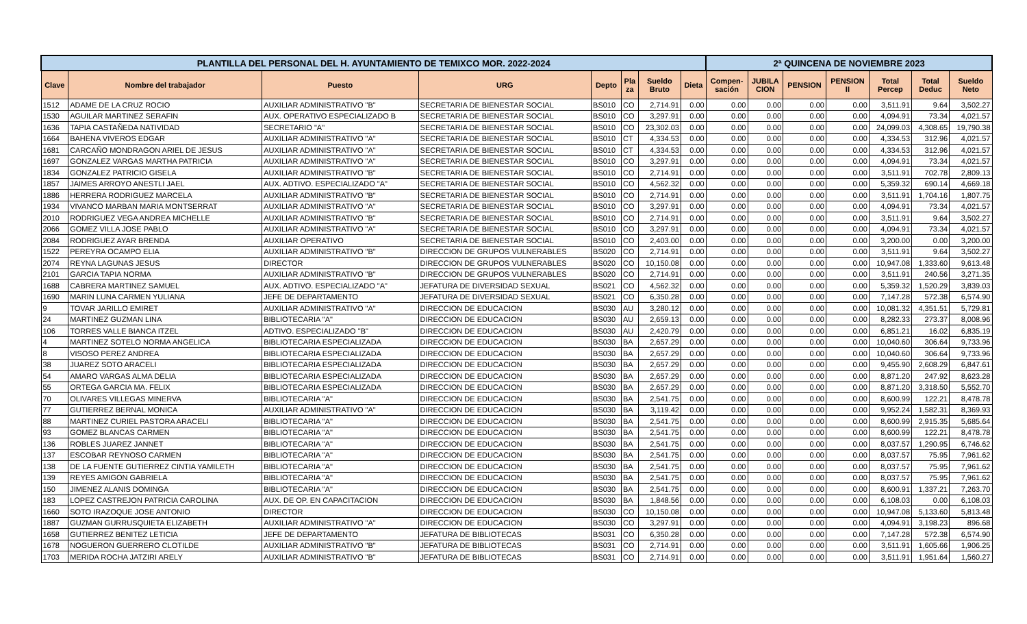| PLANTILLA DEL PERSONAL DEL H. AYUNTAMIENTO DE TEMIXCO MOR. 2022-2024 | | | | | | | | 2ª QUINCENA DE NOVIEMBRE 2023 | | | | | | |
| --- | --- | --- | --- | --- | --- | --- | --- | --- | --- | --- | --- | --- | --- | --- |
| Clave | Nombre del trabajador | Puesto | URG | Depto | Pla za | Sueldo Bruto | Dieta | Compen- sación | JUBILA CION | PENSION | PENSION II | Total Percep | Total Deduc | Sueldo Neto |
| 1512 | ADAME DE LA CRUZ ROCIO | AUXILIAR ADMINISTRATIVO "B" | SECRETARIA DE BIENESTAR SOCIAL | BS010 | CO | 2,714.91 | 0.00 | 0.00 | 0.00 | 0.00 | 0.00 | 3,511.91 | 9.64 | 3,502.27 |
| 1530 | AGUILAR MARTINEZ SERAFIN | AUX. OPERATIVO ESPECIALIZADO B | SECRETARIA DE BIENESTAR SOCIAL | BS010 | CO | 3,297.91 | 0.00 | 0.00 | 0.00 | 0.00 | 0.00 | 4,094.91 | 73.34 | 4,021.57 |
| 1636 | TAPIA CASTAÑEDA NATIVIDAD | SECRETARIO "A" | SECRETARIA DE BIENESTAR SOCIAL | BS010 | CO | 23,302.03 | 0.00 | 0.00 | 0.00 | 0.00 | 0.00 | 24,099.03 | 4,308.65 | 19,790.38 |
| 1664 | BAHENA VIVEROS EDGAR | AUXILIAR ADMINISTRATIVO "A" | SECRETARIA DE BIENESTAR SOCIAL | BS010 | CT | 4,334.53 | 0.00 | 0.00 | 0.00 | 0.00 | 0.00 | 4,334.53 | 312.96 | 4,021.57 |
| 1681 | CARCAÑO MONDRAGON ARIEL DE JESUS | AUXILIAR ADMINISTRATIVO "A" | SECRETARIA DE BIENESTAR SOCIAL | BS010 | CT | 4,334.53 | 0.00 | 0.00 | 0.00 | 0.00 | 0.00 | 4,334.53 | 312.96 | 4,021.57 |
| 1697 | GONZALEZ VARGAS MARTHA PATRICIA | AUXILIAR ADMINISTRATIVO "A" | SECRETARIA DE BIENESTAR SOCIAL | BS010 | CO | 3,297.91 | 0.00 | 0.00 | 0.00 | 0.00 | 0.00 | 4,094.91 | 73.34 | 4,021.57 |
| 1834 | GONZALEZ PATRICIO GISELA | AUXILIAR ADMINISTRATIVO "B" | SECRETARIA DE BIENESTAR SOCIAL | BS010 | CO | 2,714.91 | 0.00 | 0.00 | 0.00 | 0.00 | 0.00 | 3,511.91 | 702.78 | 2,809.13 |
| 1857 | JAIMES ARROYO ANESTLI JAEL | AUX. ADTIVO. ESPECIALIZADO "A" | SECRETARIA DE BIENESTAR SOCIAL | BS010 | CO | 4,562.32 | 0.00 | 0.00 | 0.00 | 0.00 | 0.00 | 5,359.32 | 690.14 | 4,669.18 |
| 1886 | HERRERA RODRIGUEZ MARCELA | AUXILIAR ADMINISTRATIVO "B" | SECRETARIA DE BIENESTAR SOCIAL | BS010 | CO | 2,714.91 | 0.00 | 0.00 | 0.00 | 0.00 | 0.00 | 3,511.91 | 1,704.16 | 1,807.75 |
| 1934 | VIVANCO MARBAN MARIA MONTSERRAT | AUXILIAR ADMINISTRATIVO "A" | SECRETARIA DE BIENESTAR SOCIAL | BS010 | CO | 3,297.91 | 0.00 | 0.00 | 0.00 | 0.00 | 0.00 | 4,094.91 | 73.34 | 4,021.57 |
| 2010 | RODRIGUEZ VEGA ANDREA MICHELLE | AUXILIAR ADMINISTRATIVO "B" | SECRETARIA DE BIENESTAR SOCIAL | BS010 | CO | 2,714.91 | 0.00 | 0.00 | 0.00 | 0.00 | 0.00 | 3,511.91 | 9.64 | 3,502.27 |
| 2066 | GOMEZ VILLA JOSE PABLO | AUXILIAR ADMINISTRATIVO "A" | SECRETARIA DE BIENESTAR SOCIAL | BS010 | CO | 3,297.91 | 0.00 | 0.00 | 0.00 | 0.00 | 0.00 | 4,094.91 | 73.34 | 4,021.57 |
| 2084 | RODRIGUEZ AYAR BRENDA | AUXILIAR OPERATIVO | SECRETARIA DE BIENESTAR SOCIAL | BS010 | CO | 2,403.00 | 0.00 | 0.00 | 0.00 | 0.00 | 0.00 | 3,200.00 | 0.00 | 3,200.00 |
| 1522 | PEREYRA OCAMPO ELIA | AUXILIAR ADMINISTRATIVO "B" | DIRECCION DE GRUPOS VULNERABLES | BS020 | CO | 2,714.91 | 0.00 | 0.00 | 0.00 | 0.00 | 0.00 | 3,511.91 | 9.64 | 3,502.27 |
| 2074 | REYNA LAGUNAS JESUS | DIRECTOR | DIRECCION DE GRUPOS VULNERABLES | BS020 | CO | 10,150.08 | 0.00 | 0.00 | 0.00 | 0.00 | 0.00 | 10,947.08 | 1,333.60 | 9,613.48 |
| 2101 | GARCIA TAPIA NORMA | AUXILIAR ADMINISTRATIVO "B" | DIRECCION DE GRUPOS VULNERABLES | BS020 | CO | 2,714.91 | 0.00 | 0.00 | 0.00 | 0.00 | 0.00 | 3,511.91 | 240.56 | 3,271.35 |
| 1688 | CABRERA MARTINEZ SAMUEL | AUX. ADTIVO. ESPECIALIZADO "A" | JEFATURA DE DIVERSIDAD SEXUAL | BS021 | CO | 4,562.32 | 0.00 | 0.00 | 0.00 | 0.00 | 0.00 | 5,359.32 | 1,520.29 | 3,839.03 |
| 1690 | MARIN LUNA CARMEN YULIANA | JEFE DE DEPARTAMENTO | JEFATURA DE DIVERSIDAD SEXUAL | BS021 | CO | 6,350.28 | 0.00 | 0.00 | 0.00 | 0.00 | 0.00 | 7,147.28 | 572.38 | 6,574.90 |
| 9 | TOVAR JARILLO EMIRET | AUXILIAR ADMINISTRATIVO "A" | DIRECCION DE EDUCACION | BS030 | AU | 3,280.12 | 0.00 | 0.00 | 0.00 | 0.00 | 0.00 | 10,081.32 | 4,351.51 | 5,729.81 |
| 24 | MARTINEZ GUZMAN LINA | BIBLIOTECARIA "A" | DIRECCION DE EDUCACION | BS030 | AU | 2,659.13 | 0.00 | 0.00 | 0.00 | 0.00 | 0.00 | 8,282.33 | 273.37 | 8,008.96 |
| 106 | TORRES VALLE BIANCA ITZEL | ADTIVO. ESPECIALIZADO "B" | DIRECCION DE EDUCACION | BS030 | AU | 2,420.79 | 0.00 | 0.00 | 0.00 | 0.00 | 0.00 | 6,851.21 | 16.02 | 6,835.19 |
| 4 | MARTINEZ SOTELO NORMA ANGELICA | BIBLIOTECARIA ESPECIALIZADA | DIRECCION DE EDUCACION | BS030 | BA | 2,657.29 | 0.00 | 0.00 | 0.00 | 0.00 | 0.00 | 10,040.60 | 306.64 | 9,733.96 |
| 8 | VISOSO PEREZ ANDREA | BIBLIOTECARIA ESPECIALIZADA | DIRECCION DE EDUCACION | BS030 | BA | 2,657.29 | 0.00 | 0.00 | 0.00 | 0.00 | 0.00 | 10,040.60 | 306.64 | 9,733.96 |
| 38 | JUAREZ SOTO ARACELI | BIBLIOTECARIA ESPECIALIZADA | DIRECCION DE EDUCACION | BS030 | BA | 2,657.29 | 0.00 | 0.00 | 0.00 | 0.00 | 0.00 | 9,455.90 | 2,608.29 | 6,847.61 |
| 54 | AMARO VARGAS ALMA DELIA | BIBLIOTECARIA ESPECIALIZADA | DIRECCION DE EDUCACION | BS030 | BA | 2,657.29 | 0.00 | 0.00 | 0.00 | 0.00 | 0.00 | 8,871.20 | 247.92 | 8,623.28 |
| 55 | ORTEGA GARCIA MA. FELIX | BIBLIOTECARIA ESPECIALIZADA | DIRECCION DE EDUCACION | BS030 | BA | 2,657.29 | 0.00 | 0.00 | 0.00 | 0.00 | 0.00 | 8,871.20 | 3,318.50 | 5,552.70 |
| 70 | OLIVARES VILLEGAS MINERVA | BIBLIOTECARIA "A" | DIRECCION DE EDUCACION | BS030 | BA | 2,541.75 | 0.00 | 0.00 | 0.00 | 0.00 | 0.00 | 8,600.99 | 122.21 | 8,478.78 |
| 77 | GUTIERREZ BERNAL MONICA | AUXILIAR ADMINISTRATIVO "A" | DIRECCION DE EDUCACION | BS030 | BA | 3,119.42 | 0.00 | 0.00 | 0.00 | 0.00 | 0.00 | 9,952.24 | 1,582.31 | 8,369.93 |
| 88 | MARTINEZ CURIEL PASTORA ARACELI | BIBLIOTECARIA "A" | DIRECCION DE EDUCACION | BS030 | BA | 2,541.75 | 0.00 | 0.00 | 0.00 | 0.00 | 0.00 | 8,600.99 | 2,915.35 | 5,685.64 |
| 93 | GOMEZ BLANCAS CARMEN | BIBLIOTECARIA "A" | DIRECCION DE EDUCACION | BS030 | BA | 2,541.75 | 0.00 | 0.00 | 0.00 | 0.00 | 0.00 | 8,600.99 | 122.21 | 8,478.78 |
| 136 | ROBLES JUAREZ JANNET | BIBLIOTECARIA "A" | DIRECCION DE EDUCACION | BS030 | BA | 2,541.75 | 0.00 | 0.00 | 0.00 | 0.00 | 0.00 | 8,037.57 | 1,290.95 | 6,746.62 |
| 137 | ESCOBAR REYNOSO CARMEN | BIBLIOTECARIA "A" | DIRECCION DE EDUCACION | BS030 | BA | 2,541.75 | 0.00 | 0.00 | 0.00 | 0.00 | 0.00 | 8,037.57 | 75.95 | 7,961.62 |
| 138 | DE LA FUENTE GUTIERREZ CINTIA YAMILETH | BIBLIOTECARIA "A" | DIRECCION DE EDUCACION | BS030 | BA | 2,541.75 | 0.00 | 0.00 | 0.00 | 0.00 | 0.00 | 8,037.57 | 75.95 | 7,961.62 |
| 139 | REYES AMIGON GABRIELA | BIBLIOTECARIA "A" | DIRECCION DE EDUCACION | BS030 | BA | 2,541.75 | 0.00 | 0.00 | 0.00 | 0.00 | 0.00 | 8,037.57 | 75.95 | 7,961.62 |
| 150 | JIMENEZ ALANIS DOMINGA | BIBLIOTECARIA "A" | DIRECCION DE EDUCACION | BS030 | BA | 2,541.75 | 0.00 | 0.00 | 0.00 | 0.00 | 0.00 | 8,600.91 | 1,337.21 | 7,263.70 |
| 183 | LOPEZ CASTREJON PATRICIA CAROLINA | AUX. DE OP. EN CAPACITACION | DIRECCION DE EDUCACION | BS030 | BA | 1,848.56 | 0.00 | 0.00 | 0.00 | 0.00 | 0.00 | 6,108.03 | 0.00 | 6,108.03 |
| 1660 | SOTO IRAZOQUE JOSE ANTONIO | DIRECTOR | DIRECCION DE EDUCACION | BS030 | CO | 10,150.08 | 0.00 | 0.00 | 0.00 | 0.00 | 0.00 | 10,947.08 | 5,133.60 | 5,813.48 |
| 1887 | GUZMAN GURRUSQUIETA ELIZABETH | AUXILIAR ADMINISTRATIVO "A" | DIRECCION DE EDUCACION | BS030 | CO | 3,297.91 | 0.00 | 0.00 | 0.00 | 0.00 | 0.00 | 4,094.91 | 3,198.23 | 896.68 |
| 1658 | GUTIERREZ BENITEZ LETICIA | JEFE DE DEPARTAMENTO | JEFATURA DE BIBLIOTECAS | BS031 | CO | 6,350.28 | 0.00 | 0.00 | 0.00 | 0.00 | 0.00 | 7,147.28 | 572.38 | 6,574.90 |
| 1678 | NOGUERON GUERRERO CLOTILDE | AUXILIAR ADMINISTRATIVO "B" | JEFATURA DE BIBLIOTECAS | BS031 | CO | 2,714.91 | 0.00 | 0.00 | 0.00 | 0.00 | 0.00 | 3,511.91 | 1,605.66 | 1,906.25 |
| 1703 | MERIDA ROCHA JATZIRI ARELY | AUXILIAR ADMINISTRATIVO "B" | JEFATURA DE BIBLIOTECAS | BS031 | CO | 2,714.91 | 0.00 | 0.00 | 0.00 | 0.00 | 0.00 | 3,511.91 | 1,951.64 | 1,560.27 |